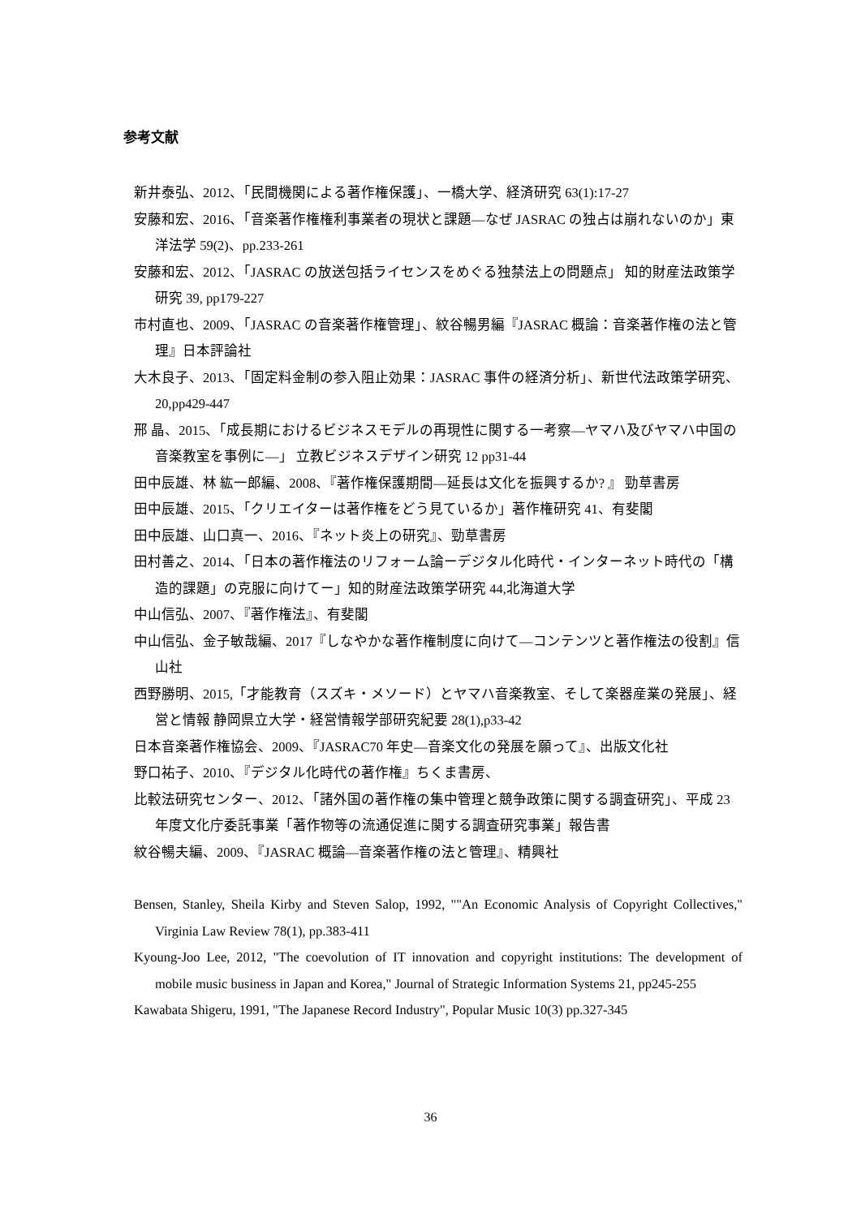参考文献
新井泰弘、2012、「民間機関による著作権保護」、一橋大学、経済研究 63(1):17-27
安藤和宏、2016、「音楽著作権権利事業者の現状と課題―なぜ JASRAC の独占は崩れないのか」東洋法学 59(2)、pp.233-261
安藤和宏、2012、「JASRAC の放送包括ライセンスをめぐる独禁法上の問題点」 知的財産法政策学研究 39, pp179-227
市村直也、2009、「JASRAC の音楽著作権管理」、紋谷暢男編『JASRAC 概論：音楽著作権の法と管理』日本評論社
大木良子、2013、「固定料金制の参入阻止効果：JASRAC 事件の経済分析」、新世代法政策学研究、20,pp429-447
邢 晶、2015、「成長期におけるビジネスモデルの再現性に関する一考察―ヤマハ及びヤマハ中国の音楽教室を事例に―」 立教ビジネスデザイン研究 12 pp31-44
田中辰雄、林 紘一郎編、2008、『著作権保護期間―延長は文化を振興するか? 』 勁草書房
田中辰雄、2015、「クリエイターは著作権をどう見ているか」著作権研究 41、有斐閣
田中辰雄、山口真一、2016、『ネット炎上の研究』、勁草書房
田村善之、2014、「日本の著作権法のリフォーム論ーデジタル化時代・インターネット時代の「構造的課題」の克服に向けてー」知的財産法政策学研究 44,北海道大学
中山信弘、2007、『著作権法』、有斐閣
中山信弘、金子敏哉編、2017『しなやかな著作権制度に向けて―コンテンツと著作権法の役割』信山社
西野勝明、2015,「才能教育（スズキ・メソード）とヤマハ音楽教室、そして楽器産業の発展」、経営と情報 静岡県立大学・経営情報学部研究紀要 28(1),p33-42
日本音楽著作権協会、2009、『JASRAC70 年史―音楽文化の発展を願って』、出版文化社
野口祐子、2010、『デジタル化時代の著作権』ちくま書房、
比較法研究センター、2012、「諸外国の著作権の集中管理と競争政策に関する調査研究」、平成 23 年度文化庁委託事業「著作物等の流通促進に関する調査研究事業」報告書
紋谷暢夫編、2009、『JASRAC 概論―音楽著作権の法と管理』、精興社
Bensen, Stanley, Sheila Kirby and Steven Salop, 1992, ""An Economic Analysis of Copyright Collectives," Virginia Law Review 78(1), pp.383-411
Kyoung-Joo Lee, 2012, "The coevolution of IT innovation and copyright institutions: The development of mobile music business in Japan and Korea," Journal of Strategic Information Systems 21, pp245-255
Kawabata Shigeru, 1991, "The Japanese Record Industry", Popular Music 10(3) pp.327-345
36